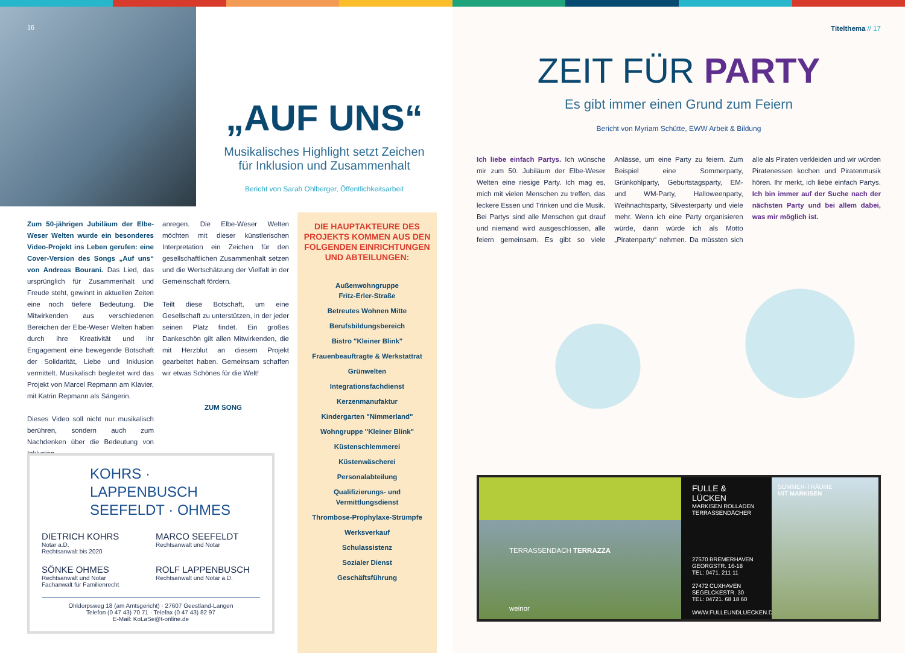16
„AUF UNS“
Musikalisches Highlight setzt Zeichen
für Inklusion und Zusammenhalt
Bericht von Sarah Ohlberger, Öffentlichkeitsarbeit
Zum 50-jährigen Jubiläum der Elbe-Weser Welten wurde ein besonderes Video-Projekt ins Leben gerufen: eine Cover-Version des Songs „Auf uns“ von Andreas Bourani. Das Lied, das ursprünglich für Zusammenhalt und Freude steht, gewinnt in aktuellen Zeiten eine noch tiefere Bedeutung. Die Mitwirkenden aus verschiedenen Bereichen der Elbe-Weser Welten haben durch ihre Kreativität und ihr Engagement eine bewegende Botschaft der Solidarität, Liebe und Inklusion vermittelt. Musikalisch begleitet wird das Projekt von Marcel Repmann am Klavier, mit Katrin Repmann als Sängerin.
Dieses Video soll nicht nur musikalisch berühren, sondern auch zum Nachdenken über die Bedeutung von Inklusion
anregen. Die Elbe-Weser Welten möchten mit dieser künstlerischen Interpretation ein Zeichen für den gesellschaftlichen Zusammenhalt setzen und die Wertschätzung der Vielfalt in der Gemeinschaft fördern.
Teilt diese Botschaft, um eine Gesellschaft zu unterstützen, in der jeder seinen Platz findet. Ein großes Dankeschön gilt allen Mitwirkenden, die mit Herzblut an diesem Projekt gearbeitet haben. Gemeinsam schaffen wir etwas Schönes für die Welt!
ZUM SONG
DIE HAUPTAKTEURE DES PROJEKTS KOMMEN AUS DEN FOLGENDEN EINRICHTUNGEN UND ABTEILUNGEN:
Außenwohngruppe
Fritz-Erler-Straße
Betreutes Wohnen Mitte
Berufsbildungsbereich
Bistro "Kleiner Blink"
Frauenbeauftragte & Werkstattrat
Grünwelten
Integrationsfachdienst
Kerzenmanufaktur
Kindergarten "Nimmerland"
Wohngruppe "Kleiner Blink"
Küstenschlemmerei
Küstenwäscherei
Personalabteilung
Qualifizierungs- und
Vermittlungsdienst
Thrombose-Prophylaxe-Strümpfe
Werksverkauf
Schulassistenz
Sozialer Dienst
Geschäftsführung
KOHRS · LAPPENBUSCH
SEEFELDT · OHMES
DIETRICH KOHRS
Notar a.D.
Rechtsanwalt bis 2020
MARCO SEEFELDT
Rechtsanwalt und Notar
SÖNKE OHMES
Rechtsanwalt und Notar
Fachanwalt für Familienrecht
ROLF LAPPENBUSCH
Rechtsanwalt und Notar a.D.
Ohldorpsweg 18 (am Amtsgericht) · 27607 Geestland-Langen
Telefon (0 47 43) 70 71 · Telefax (0 47 43) 82 97
E-Mail: KoLaSe@t-online.de
Titelthema // 17
ZEIT FÜR PARTY
Es gibt immer einen Grund zum Feiern
Bericht von Myriam Schütte, EWW Arbeit & Bildung
Ich liebe einfach Partys. Ich wünsche mir zum 50. Jubiläum der Elbe-Weser Welten eine riesige Party. Ich mag es, mich mit vielen Menschen zu treffen, das leckere Essen und Trinken und die Musik. Bei Partys sind alle Menschen gut drauf und niemand wird ausgeschlossen, alle feiern gemeinsam. Es gibt so viele Anlässe, um eine Party zu feiern. Zum Beispiel eine Sommerparty, Grünkohlparty, Geburtstagsparty, EM- und WM-Party, Halloweenparty, Weihnachtsparty, Silvesterparty und viele mehr. Wenn ich eine Party organisieren würde, dann würde ich als Motto „Piratenparty“ nehmen. Da müssten sich alle als Piraten verkleiden und wir würden Piratenessen kochen und Piratenmusik hören. Ihr merkt, ich liebe einfach Partys. Ich bin immer auf der Suche nach der nächsten Party und bei allem dabei, was mir möglich ist.
TERRASSENDACH TERRAZZA
weinor
FULLE & LÜCKEN
MARKISEN ROLLADEN TERRASSENDÄCHER
27570 BREMERHAVEN
GEORGSTR. 16-18
TEL: 0471. 211 11
27472 CUXHAVEN
SEGELCKESTR. 30
TEL: 04721. 68 18 60
WWW.FULLEUNDLUECKEN.DE
SOMMER-TRÄUME
MIT MARKISEN